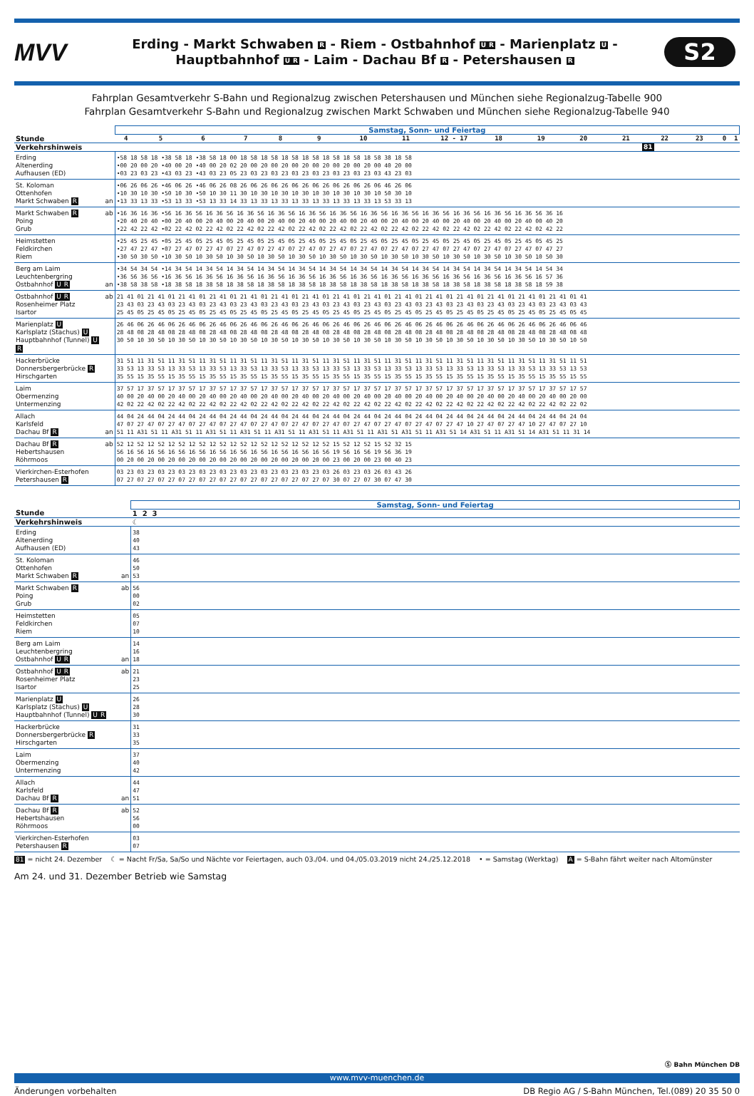MVV
Erding - Markt Schwaben R - Riem - Ostbahnhof UR - Marienplatz U -
Hauptbahnhof UR - Laim - Dachau Bf R - Petershausen R
S2
Fahrplan Gesamtverkehr S-Bahn und Regionalzug zwischen Petershausen und München siehe Regionalzug-Tabelle 900
Fahrplan Gesamtverkehr S-Bahn und Regionalzug zwischen Markt Schwaben und München siehe Regionalzug-Tabelle 940
| | | Samstag, Sonn- und Feiertag |
| Stunde | | 4 5 6 7 8 9 10 11 12 - 17 18 19 20 21 22 23 0 1 |
| Verkehrshinweis | | 81 |
| Erding Altenerding Aufhausen (ED) | | •58 18 58 18 •38 58 18 •38 58 18 00 18 58 18 58 18 58 18 58 18 58 18 58 18 58 38 18 58 •00 20 00 20 •40 00 20 •40 00 20 02 20 00 20 00 20 00 20 00 20 00 20 00 20 00 40 20 00 •03 23 03 23 •43 03 23 •43 03 23 05 23 03 23 03 23 03 23 03 23 03 23 03 23 03 43 23 03 |
| St. Koloman Ottenhofen Markt Schwaben R | an | •06 26 06 26 •46 06 26 •46 06 26 08 26 06 26 06 26 06 26 06 26 06 26 06 26 06 46 26 06 •10 30 10 30 •50 10 30 •50 10 30 11 30 10 30 10 30 10 30 10 30 10 30 10 30 10 50 30 10 •13 33 13 33 •53 13 33 •53 13 33 14 33 13 33 13 33 13 33 13 33 13 33 13 33 13 53 33 13 |
| Markt Schwaben R Poing Grub | ab | •16 36 16 36 •56 16 36 56 16 36 56 16 36 56 16 36 56 16 36 56 16 36 56 16 36 56 16 36 56 16 36 56 16 36 56 16 36 56 16 36 56 36 16 •20 40 20 40 •00 20 40 00 20 40 00 20 40 00 20 40 00 20 40 00 20 40 00 20 40 00 20 40 00 20 40 00 20 40 00 20 40 00 20 40 00 40 20 •22 42 22 42 •02 22 42 02 22 42 02 22 42 02 22 42 02 22 42 02 22 42 02 22 42 02 22 42 02 22 42 02 22 42 02 22 42 02 22 42 02 42 22 |
| Heimstetten Feldkirchen Riem | | •25 45 25 45 •05 25 45 05 25 45 05 25 45 05 25 45 05 25 45 05 25 45 05 25 45 05 25 45 05 25 45 05 25 45 05 25 45 05 25 45 05 45 25 •27 47 27 47 •07 27 47 07 27 47 07 27 47 07 27 47 07 27 47 07 27 47 07 27 47 07 27 47 07 27 47 07 27 47 07 27 47 07 27 47 07 47 27 •30 50 30 50 •10 30 50 10 30 50 10 30 50 10 30 50 10 30 50 10 30 50 10 30 50 10 30 50 10 30 50 10 30 50 10 30 50 10 30 50 10 50 30 |
| Berg am Laim Leuchtenbergring Ostbahnhof U R | an | •34 54 34 54 •14 34 54 14 34 54 14 34 54 14 34 54 14 34 54 14 34 54 14 34 54 14 34 54 14 34 54 14 34 54 14 34 54 14 34 54 14 54 34 •36 56 36 56 •16 36 56 16 36 56 16 36 56 16 36 56 16 36 56 16 36 56 16 36 56 16 36 56 16 36 56 16 36 56 16 36 56 16 36 56 16 57 36 •38 58 38 58 •18 38 58 18 38 58 18 38 58 18 38 58 18 38 58 18 38 58 18 38 58 18 38 58 18 38 58 18 38 58 18 38 58 18 38 58 18 59 38 |
| Ostbahnhof U R Rosenheimer Platz Isartor | ab | 21 41 01 21 41 01 21 41 01 21 41 01 21 41 01 21 41 01 21 41 01 21 41 01 21 41 01 21 41 01 21 41 01 21 41 01 21 41 01 21 41 01 21 41 01 41 23 43 03 23 43 03 23 43 03 23 43 03 23 43 03 23 43 03 23 43 03 23 43 03 23 43 03 23 43 03 23 43 03 23 43 03 23 43 03 23 43 03 23 43 03 43 25 45 05 25 45 05 25 45 05 25 45 05 25 45 05 25 45 05 25 45 05 25 45 05 25 45 05 25 45 05 25 45 05 25 45 05 25 45 05 25 45 05 25 45 05 45 |
| Marienplatz U Karlsplatz (Stachus) U Hauptbahnhof (Tunnel) U R | | 26 46 06 26 46 06 26 46 06 26 46 06 26 46 06 26 46 06 26 46 06 26 46 06 26 46 06 26 46 06 26 46 06 26 46 06 26 46 06 26 46 06 26 46 06 46 28 48 08 28 48 08 28 48 08 28 48 08 28 48 08 28 48 08 28 48 08 28 48 08 28 48 08 28 48 08 28 48 08 28 48 08 28 48 08 28 48 08 28 48 08 48 30 50 10 30 50 10 30 50 10 30 50 10 30 50 10 30 50 10 30 50 10 30 50 10 30 50 10 30 50 10 30 50 10 30 50 10 30 50 10 30 50 10 30 50 10 50 |
| Hackerbrücke Donnersbergerbrücke R Hirschgarten | | 31 51 11 31 51 11 31 51 11 31 51 11 31 51 11 31 51 11 31 51 11 31 51 11 31 51 11 31 51 11 31 51 11 31 51 11 31 51 11 31 51 11 31 51 11 51 33 53 13 33 53 13 33 53 13 33 53 13 33 53 13 33 53 13 33 53 13 33 53 13 33 53 13 33 53 13 33 53 13 33 53 13 33 53 13 33 53 13 33 53 13 53 35 55 15 35 55 15 35 55 15 35 55 15 35 55 15 35 55 15 35 55 15 35 55 15 35 55 15 35 55 15 35 55 15 35 55 15 35 55 15 35 55 15 35 55 15 55 |
| Laim Obermenzing Untermenzing | | 37 57 17 37 57 17 37 57 17 37 57 17 37 57 17 37 57 17 37 57 17 37 57 17 37 57 17 37 57 17 37 57 17 37 57 17 37 57 17 37 57 17 37 57 17 57 40 00 20 40 00 20 40 00 20 40 00 20 40 00 20 40 00 20 40 00 20 40 00 20 40 00 20 40 00 20 40 00 20 40 00 20 40 00 20 40 00 20 40 00 20 00 42 02 22 42 02 22 42 02 22 42 02 22 42 02 22 42 02 22 42 02 22 42 02 22 42 02 22 42 02 22 42 02 22 42 02 22 42 02 22 42 02 22 42 02 22 02 |
| Allach Karlsfeld Dachau Bf R | an | 44 04 24 44 04 24 44 04 24 44 04 24 44 04 24 44 04 24 44 04 24 44 04 24 44 04 24 44 04 24 44 04 24 44 04 24 44 04 24 44 04 24 44 04 24 04 47 07 27 47 07 27 47 07 27 47 07 27 47 07 27 47 07 27 47 07 27 47 07 27 47 07 27 47 07 27 47 07 27 47 10 27 47 07 27 47 10 27 47 07 27 10 51 11 A31 51 11 A31 51 11 A31 51 11 A31 51 11 A31 51 11 A31 51 11 A31 51 11 A31 51 A31 51 11 A31 51 14 A31 51 11 A31 51 14 A31 51 11 31 14 |
| Dachau Bf R Hebertshausen Röhrmoos | ab | 52 12 52 12 52 12 52 12 52 12 52 12 52 12 52 12 52 12 52 12 52 15 52 12 52 15 52 32 15 56 16 56 16 56 16 56 16 56 16 56 16 56 16 56 16 56 16 56 16 56 19 56 16 56 19 56 36 19 00 20 00 20 00 20 00 20 00 20 00 20 00 20 00 20 00 20 00 20 00 23 00 20 00 23 00 40 23 |
| Vierkirchen-Esterhofen Petershausen R | | 03 23 03 23 03 23 03 23 03 23 03 23 03 23 03 23 03 23 03 23 03 26 03 23 03 26 03 43 26 07 27 07 27 07 27 07 27 07 27 07 27 07 27 07 27 07 27 07 27 07 30 07 27 07 30 07 47 30 |
| | | Samstag, Sonn- und Feiertag |
| Stunde | | 1 2 3 |
| Verkehrshinweis | | ☾ |
| Erding Altenerding Aufhausen (ED) | | 38 40 43 |
| St. Koloman Ottenhofen Markt Schwaben R | an | 46 50 53 |
| Markt Schwaben R Poing Grub | ab | 56 00 02 |
| Heimstetten Feldkirchen Riem | | 05 07 10 |
| Berg am Laim Leuchtenbergring Ostbahnhof U R | an | 14 16 18 |
| Ostbahnhof U R Rosenheimer Platz Isartor | ab | 21 23 25 |
| Marienplatz U Karlsplatz (Stachus) U Hauptbahnhof (Tunnel) U R | | 26 28 30 |
| Hackerbrücke Donnersbergerbrücke R Hirschgarten | | 31 33 35 |
| Laim Obermenzing Untermenzing | | 37 40 42 |
| Allach Karlsfeld Dachau Bf R | an | 44 47 51 |
| Dachau Bf R Hebertshausen Röhrmoos | ab | 52 56 00 |
| Vierkirchen-Esterhofen Petershausen R | | 03 07 |
81 = nicht 24. Dezember ☾ = Nacht Fr/Sa, Sa/So und Nächte vor Feiertagen, auch 03./04. und 04./05.03.2019 nicht 24./25.12.2018 • = Samstag (Werktag) A = S-Bahn fährt weiter nach Altomünster
Am 24. und 31. Dezember Betrieb wie Samstag
Ⓢ Bahn München DB
www.mvv-muenchen.de
Änderungen vorbehalten DB Regio AG / S-Bahn München, Tel.(089) 20 35 50 0